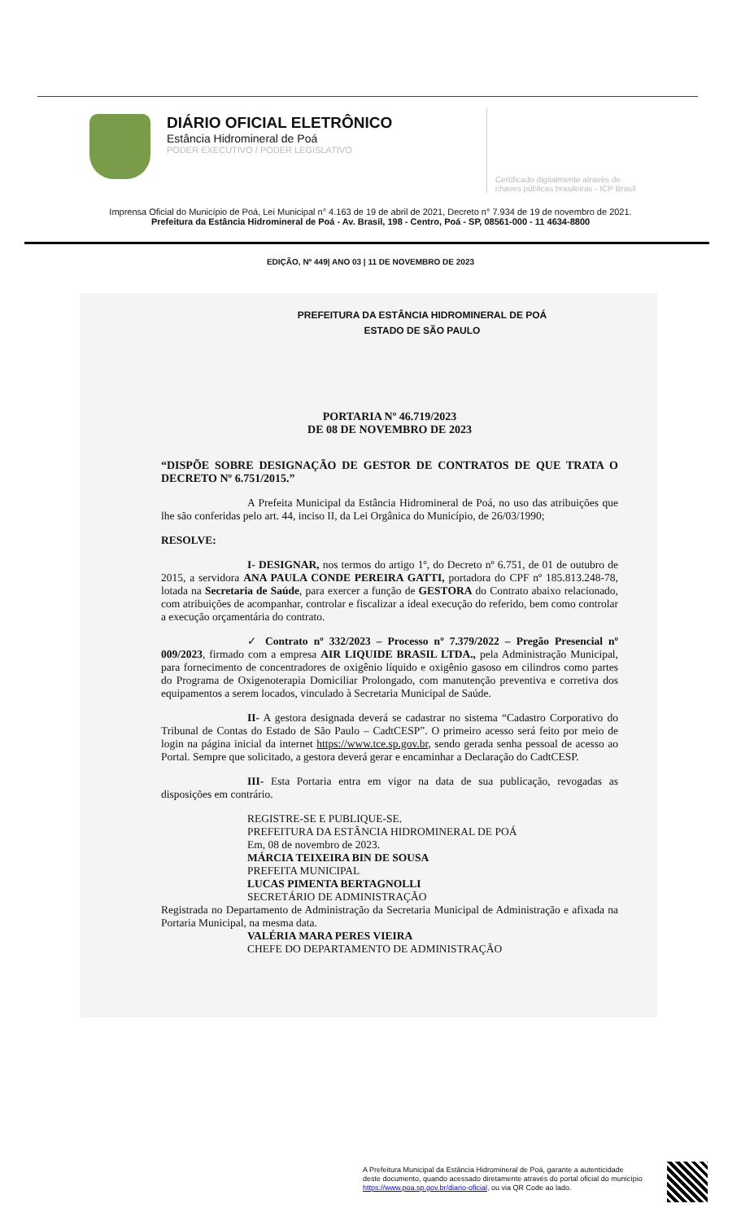DIÁRIO OFICIAL ELETRÔNICO
Estância Hidromineral de Poá
PODER EXECUTIVO / PODER LEGISLATIVO
Certificado digitalmente através de
chaves públicas brasileiras - ICP Brasil
Imprensa Oficial do Município de Poá, Lei Municipal n° 4.163 de 19 de abril de 2021, Decreto n° 7.934 de 19 de novembro de 2021.
Prefeitura da Estância Hidromineral de Poá - Av. Brasil, 198 - Centro, Poá - SP, 08561-000 - 11 4634-8800
EDIÇÃO, Nº 449| ANO 03 | 11 DE NOVEMBRO DE 2023
PREFEITURA DA ESTÂNCIA HIDROMINERAL DE POÁ
ESTADO DE SÃO PAULO
PORTARIA Nº 46.719/2023
DE 08 DE NOVEMBRO DE 2023
“DISPÕE SOBRE DESIGNAÇÃO DE GESTOR DE CONTRATOS DE QUE TRATA O DECRETO Nº 6.751/2015.”
A Prefeita Municipal da Estância Hidromineral de Poá, no uso das atribuições que lhe são conferidas pelo art. 44, inciso II, da Lei Orgânica do Município, de 26/03/1990;
RESOLVE:
I- DESIGNAR, nos termos do artigo 1º, do Decreto nº 6.751, de 01 de outubro de 2015, a servidora ANA PAULA CONDE PEREIRA GATTI, portadora do CPF nº 185.813.248-78, lotada na Secretaria de Saúde, para exercer a função de GESTORA do Contrato abaixo relacionado, com atribuições de acompanhar, controlar e fiscalizar a ideal execução do referido, bem como controlar a execução orçamentária do contrato.
✓ Contrato nº 332/2023 – Processo nº 7.379/2022 – Pregão Presencial nº 009/2023, firmado com a empresa AIR LIQUIDE BRASIL LTDA., pela Administração Municipal, para fornecimento de concentradores de oxigênio líquido e oxigênio gasoso em cilindros como partes do Programa de Oxigenoterapia Domiciliar Prolongado, com manutenção preventiva e corretiva dos equipamentos a serem locados, vinculado à Secretaria Municipal de Saúde.
II- A gestora designada deverá se cadastrar no sistema “Cadastro Corporativo do Tribunal de Contas do Estado de São Paulo – CadtCESP”. O primeiro acesso será feito por meio de login na página inicial da internet https://www.tce.sp.gov.br, sendo gerada senha pessoal de acesso ao Portal. Sempre que solicitado, a gestora deverá gerar e encaminhar a Declaração do CadtCESP.
III- Esta Portaria entra em vigor na data de sua publicação, revogadas as disposições em contrário.
REGISTRE-SE E PUBLIQUE-SE.
PREFEITURA DA ESTÂNCIA HIDROMINERAL DE POÁ
Em, 08 de novembro de 2023.
MÁRCIA TEIXEIRA BIN DE SOUSA
PREFEITA MUNICIPAL
LUCAS PIMENTA BERTAGNOLLI
SECRETÁRIO DE ADMINISTRAÇÃO
Registrada no Departamento de Administração da Secretaria Municipal de Administração e afixada na Portaria Municipal, na mesma data.
VALÉRIA MARA PERES VIEIRA
CHEFE DO DEPARTAMENTO DE ADMINISTRAÇÃO
A Prefeitura Municipal da Estância Hidromineral de Poá, garante a autenticidade deste documento, quando acessado diretamente através do portal oficial do município https://www.poa.sp.gov.br/diario-oficial, ou via QR Code ao lado.